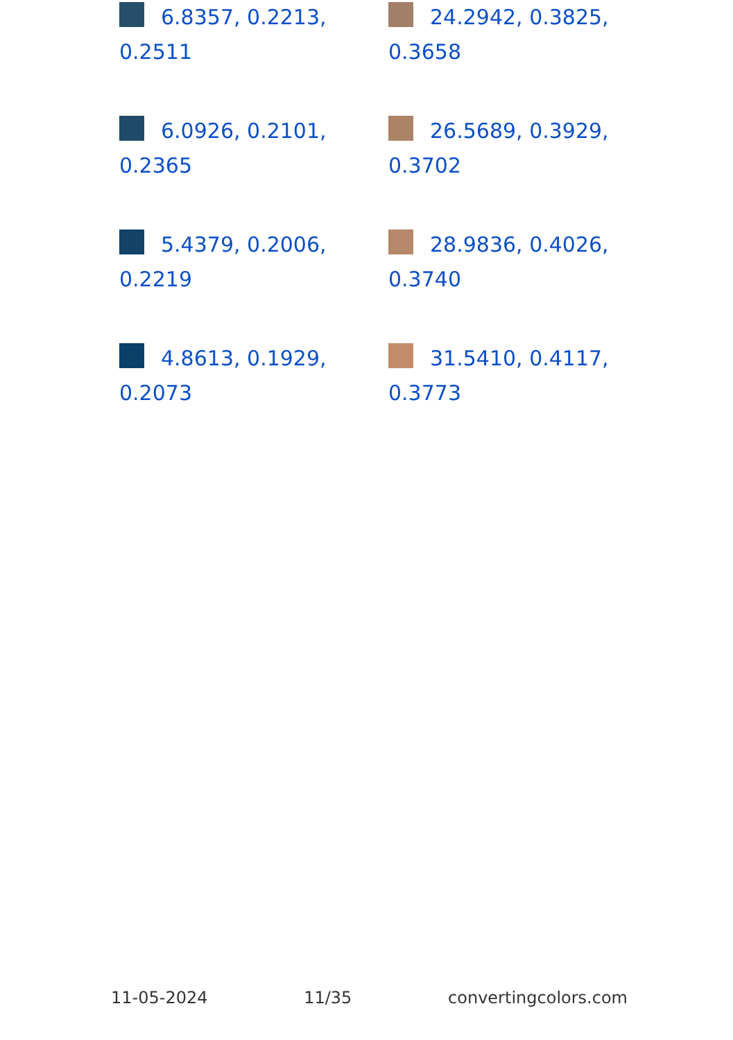6.8357, 0.2213, 0.2511
24.2942, 0.3825, 0.3658
6.0926, 0.2101, 0.2365
26.5689, 0.3929, 0.3702
5.4379, 0.2006, 0.2219
28.9836, 0.4026, 0.3740
4.8613, 0.1929, 0.2073
31.5410, 0.4117, 0.3773
11-05-2024 11/35 convertingcolors.com